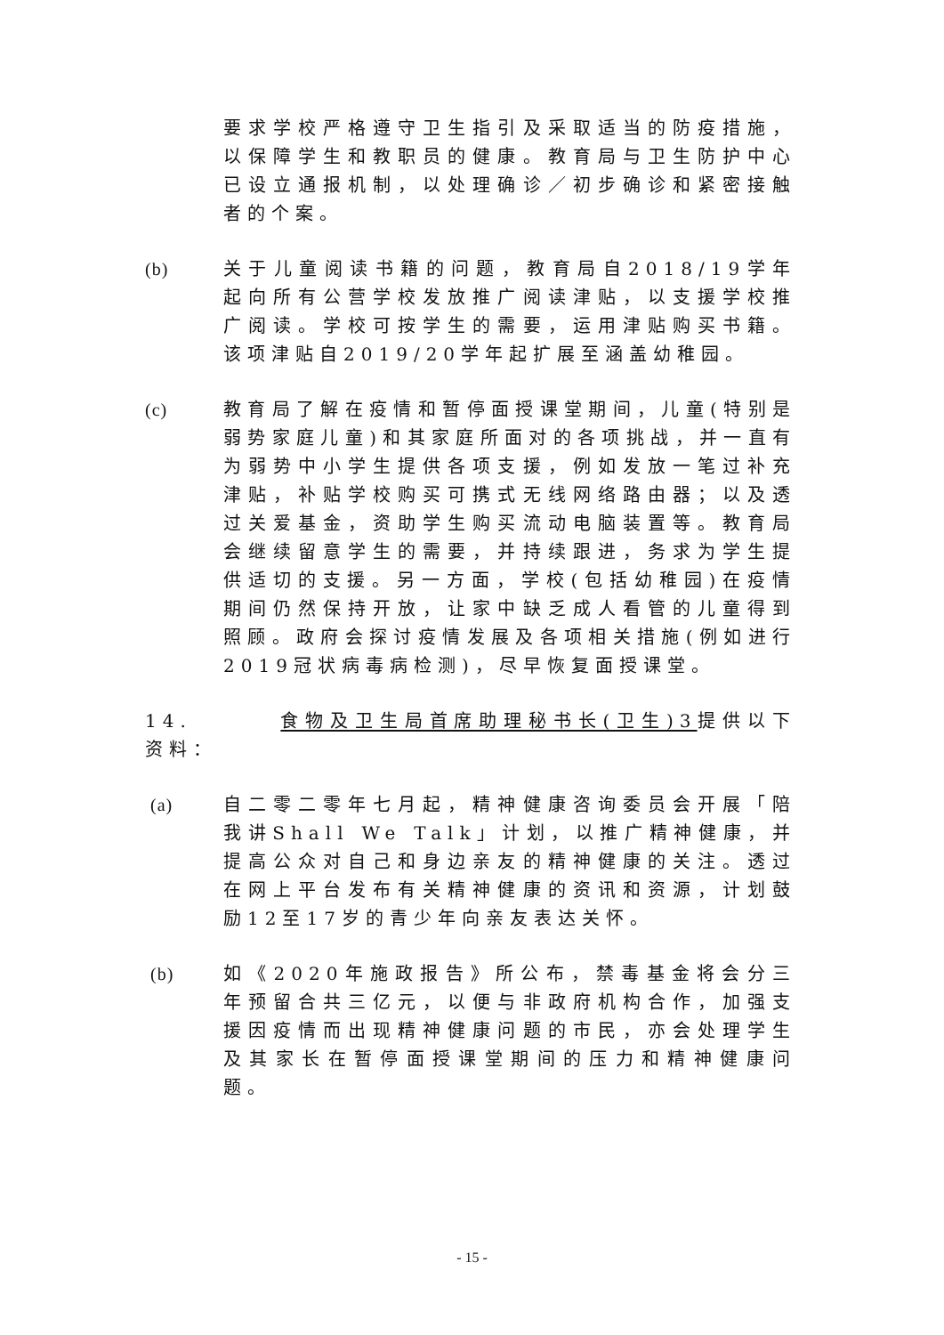要求学校严格遵守卫生指引及采取适当的防疫措施，以保障学生和教职员的健康。教育局与卫生防护中心已设立通报机制，以处理确诊／初步确诊和紧密接触者的个案。
(b) 关于儿童阅读书籍的问题，教育局自2018/19学年起向所有公营学校发放推广阅读津贴，以支援学校推广阅读。学校可按学生的需要，运用津贴购买书籍。该项津贴自2019/20学年起扩展至涵盖幼稚园。
(c) 教育局了解在疫情和暂停面授课堂期间，儿童(特别是弱势家庭儿童)和其家庭所面对的各项挑战，并一直有为弱势中小学生提供各项支援，例如发放一笔过补充津贴，补贴学校购买可携式无线网络路由器；以及透过关爱基金，资助学生购买流动电脑装置等。教育局会继续留意学生的需要，并持续跟进，务求为学生提供适切的支援。另一方面，学校(包括幼稚园)在疫情期间仍然保持开放，让家中缺乏成人看管的儿童得到照顾。政府会探讨疫情发展及各项相关措施(例如进行2019冠状病毒病检测)，尽早恢复面授课堂。
14. 食物及卫生局首席助理秘书长(卫生)3提供以下资料：
(a) 自二零二零年七月起，精神健康咨询委员会开展「陪我讲Shall We Talk」计划，以推广精神健康，并提高公众对自己和身边亲友的精神健康的关注。透过在网上平台发布有关精神健康的资讯和资源，计划鼓励12至17岁的青少年向亲友表达关怀。
(b) 如《2020年施政报告》所公布，禁毒基金将会分三年预留合共三亿元，以便与非政府机构合作，加强支援因疫情而出现精神健康问题的市民，亦会处理学生及其家长在暂停面授课堂期间的压力和精神健康问题。
- 15 -